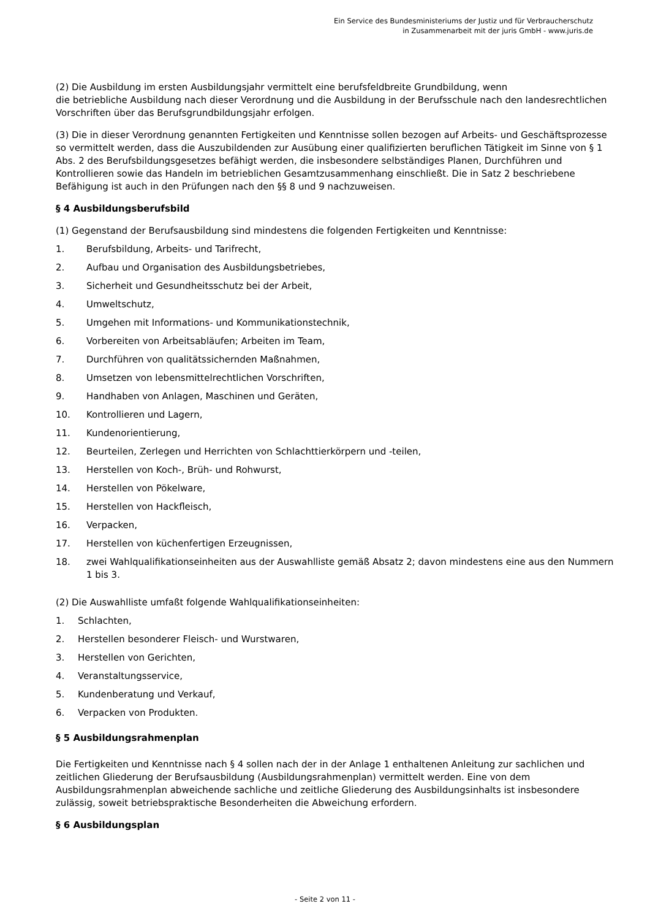Ein Service des Bundesministeriums der Justiz und für Verbraucherschutz
in Zusammenarbeit mit der juris GmbH - www.juris.de
(2) Die Ausbildung im ersten Ausbildungsjahr vermittelt eine berufsfeldbreite Grundbildung, wenn
die betriebliche Ausbildung nach dieser Verordnung und die Ausbildung in der Berufsschule nach den landesrechtlichen Vorschriften über das Berufsgrundbildungsjahr erfolgen.
(3) Die in dieser Verordnung genannten Fertigkeiten und Kenntnisse sollen bezogen auf Arbeits- und Geschäftsprozesse so vermittelt werden, dass die Auszubildenden zur Ausübung einer qualifizierten beruflichen Tätigkeit im Sinne von § 1 Abs. 2 des Berufsbildungsgesetzes befähigt werden, die insbesondere selbständiges Planen, Durchführen und Kontrollieren sowie das Handeln im betrieblichen Gesamtzusammenhang einschließt. Die in Satz 2 beschriebene Befähigung ist auch in den Prüfungen nach den §§ 8 und 9 nachzuweisen.
§ 4 Ausbildungsberufsbild
(1) Gegenstand der Berufsausbildung sind mindestens die folgenden Fertigkeiten und Kenntnisse:
1. Berufsbildung, Arbeits- und Tarifrecht,
2. Aufbau und Organisation des Ausbildungsbetriebes,
3. Sicherheit und Gesundheitsschutz bei der Arbeit,
4. Umweltschutz,
5. Umgehen mit Informations- und Kommunikationstechnik,
6. Vorbereiten von Arbeitsabläufen; Arbeiten im Team,
7. Durchführen von qualitätssichernden Maßnahmen,
8. Umsetzen von lebensmittelrechtlichen Vorschriften,
9. Handhaben von Anlagen, Maschinen und Geräten,
10. Kontrollieren und Lagern,
11. Kundenorientierung,
12. Beurteilen, Zerlegen und Herrichten von Schlachttierkörpern und -teilen,
13. Herstellen von Koch-, Brüh- und Rohwurst,
14. Herstellen von Pökelware,
15. Herstellen von Hackfleisch,
16. Verpacken,
17. Herstellen von küchenfertigen Erzeugnissen,
18. zwei Wahlqualifikationseinheiten aus der Auswahlliste gemäß Absatz 2; davon mindestens eine aus den Nummern 1 bis 3.
(2) Die Auswahlliste umfaßt folgende Wahlqualifikationseinheiten:
1. Schlachten,
2. Herstellen besonderer Fleisch- und Wurstwaren,
3. Herstellen von Gerichten,
4. Veranstaltungsservice,
5. Kundenberatung und Verkauf,
6. Verpacken von Produkten.
§ 5 Ausbildungsrahmenplan
Die Fertigkeiten und Kenntnisse nach § 4 sollen nach der in der Anlage 1 enthaltenen Anleitung zur sachlichen und zeitlichen Gliederung der Berufsausbildung (Ausbildungsrahmenplan) vermittelt werden. Eine von dem Ausbildungsrahmenplan abweichende sachliche und zeitliche Gliederung des Ausbildungsinhalts ist insbesondere zulässig, soweit betriebspraktische Besonderheiten die Abweichung erfordern.
§ 6 Ausbildungsplan
- Seite 2 von 11 -